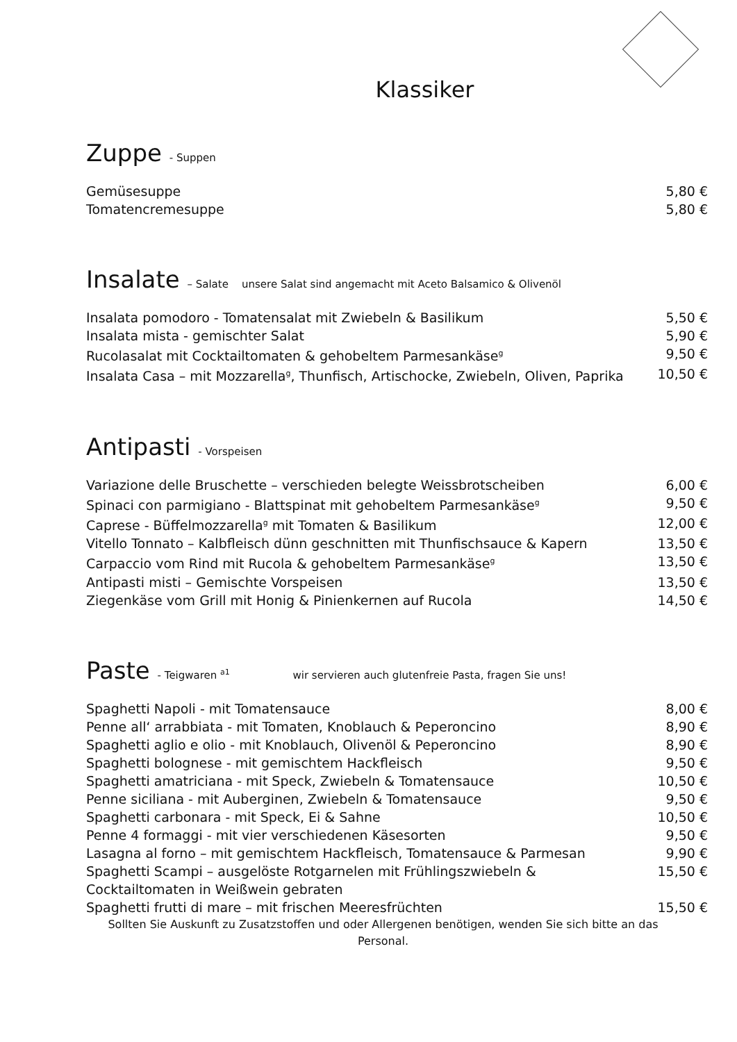Klassiker
Zuppe - Suppen
| Gemüsesuppe | 5,80 € |
| Tomatencremesuppe | 5,80 € |
Insalate – Salate unsere Salat sind angemacht mit Aceto Balsamico & Olivenöl
| Insalata pomodoro - Tomatensalat mit Zwiebeln & Basilikum | 5,50 € |
| Insalata mista - gemischter Salat | 5,90 € |
| Rucolasalat mit Cocktailtomaten & gehobeltem Parmesankäse<sup>g</sup> | 9,50 € |
| Insalata Casa – mit Mozzarella<sup>g</sup>, Thunfisch, Artischocke, Zwiebeln, Oliven, Paprika | 10,50 € |
Antipasti - Vorspeisen
| Variazione delle Bruschette – verschieden belegte Weissbrotscheiben | 6,00 € |
| Spinaci con parmigiano - Blattspinat mit gehobeltem Parmesankäse<sup>g</sup> | 9,50 € |
| Caprese - Büffelmozzarella<sup>g</sup> mit Tomaten & Basilikum | 12,00 € |
| Vitello Tonnato – Kalbfleisch dünn geschnitten mit Thunfischsauce & Kapern | 13,50 € |
| Carpaccio vom Rind mit Rucola & gehobeltem Parmesankäse<sup>g</sup> | 13,50 € |
| Antipasti misti – Gemischte Vorspeisen | 13,50 € |
| Ziegenkäse vom Grill mit Honig & Pinienkernen auf Rucola | 14,50 € |
Paste - Teigwaren <sup>a1</sup> wir servieren auch glutenfreie Pasta, fragen Sie uns!
| Spaghetti Napoli - mit Tomatensauce | 8,00 € |
| Penne all‘ arrabbiata - mit Tomaten, Knoblauch & Peperoncino | 8,90 € |
| Spaghetti aglio e olio - mit Knoblauch, Olivenöl & Peperoncino | 8,90 € |
| Spaghetti bolognese - mit gemischtem Hackfleisch | 9,50 € |
| Spaghetti amatriciana - mit Speck, Zwiebeln & Tomatensauce | 10,50 € |
| Penne siciliana - mit Auberginen, Zwiebeln & Tomatensauce | 9,50 € |
| Spaghetti carbonara - mit Speck, Ei & Sahne | 10,50 € |
| Penne 4 formaggi - mit vier verschiedenen Käsesorten | 9,50 € |
| Lasagna al forno – mit gemischtem Hackfleisch, Tomatensauce & Parmesan | 9,90 € |
| Spaghetti Scampi – ausgelöste Rotgarnelen mit Frühlingszwiebeln & Cocktailtomaten in Weißwein gebraten | 15,50 € |
| Spaghetti frutti di mare – mit frischen Meeresfrüchten | 15,50 € |
Sollten Sie Auskunft zu Zusatzstoffen und oder Allergenen benötigen, wenden Sie sich bitte an das Personal.